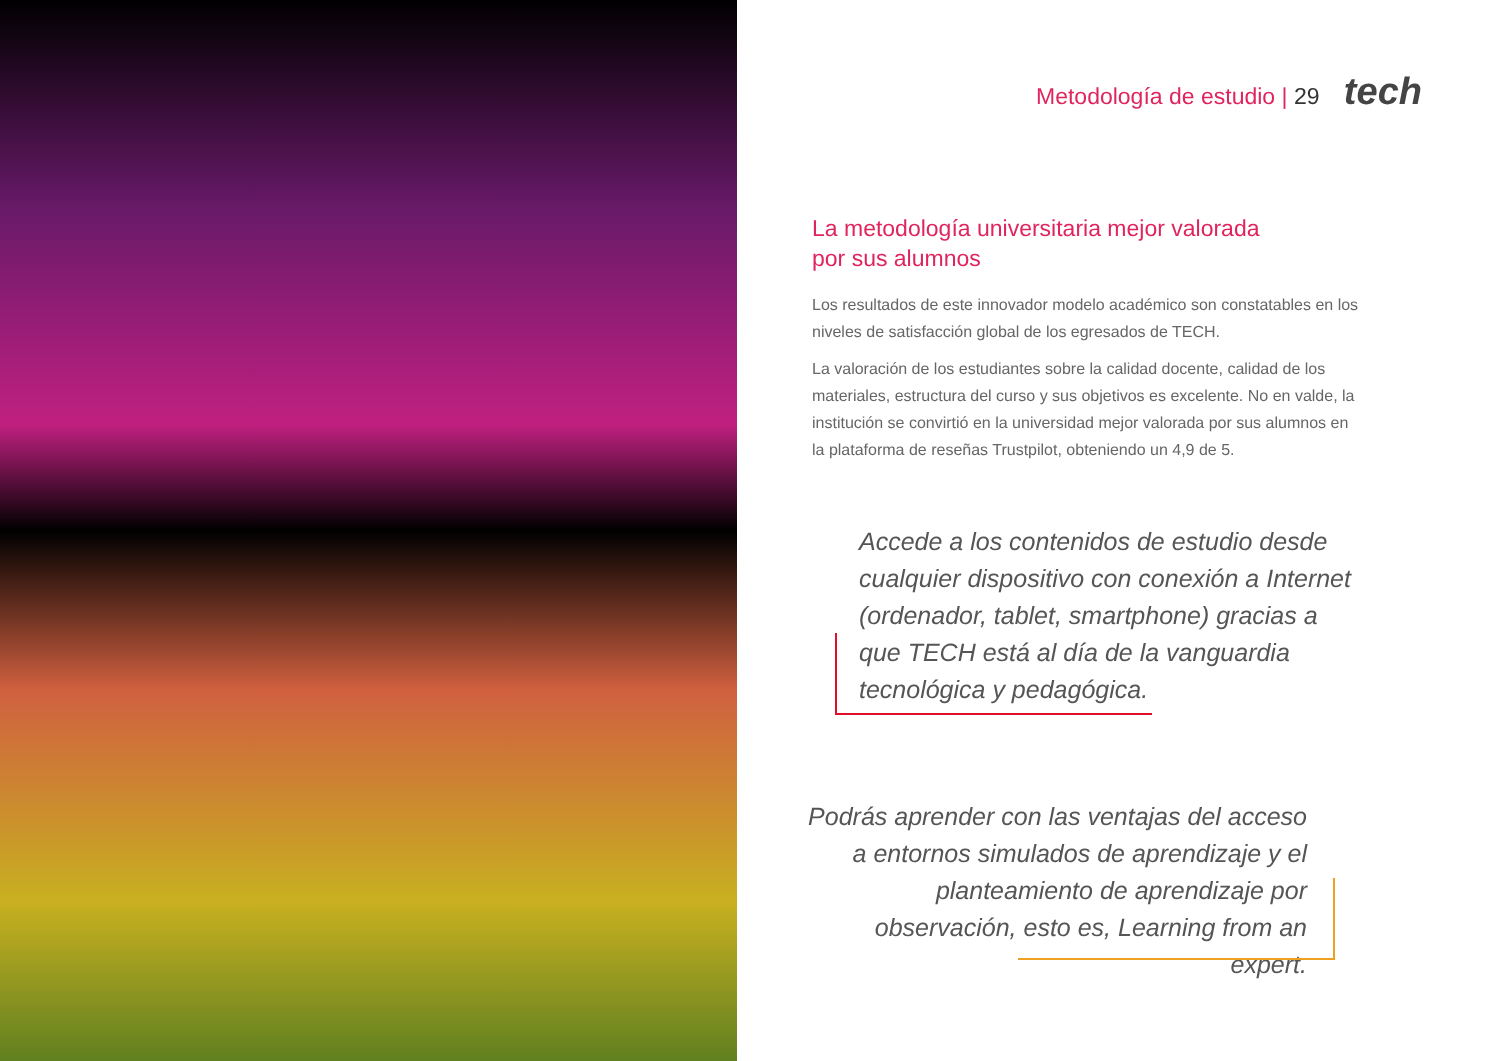Metodología de estudio | 29 tech
La metodología universitaria mejor valorada
por sus alumnos
Los resultados de este innovador modelo académico son constatables en los niveles de satisfacción global de los egresados de TECH.
La valoración de los estudiantes sobre la calidad docente, calidad de los materiales, estructura del curso y sus objetivos es excelente. No en valde, la institución se convirtió en la universidad mejor valorada por sus alumnos en la plataforma de reseñas Trustpilot, obteniendo un 4,9 de 5.
Accede a los contenidos de estudio desde cualquier dispositivo con conexión a Internet (ordenador, tablet, smartphone) gracias a que TECH está al día de la vanguardia tecnológica y pedagógica.
Podrás aprender con las ventajas del acceso a entornos simulados de aprendizaje y el planteamiento de aprendizaje por observación, esto es, Learning from an expert.